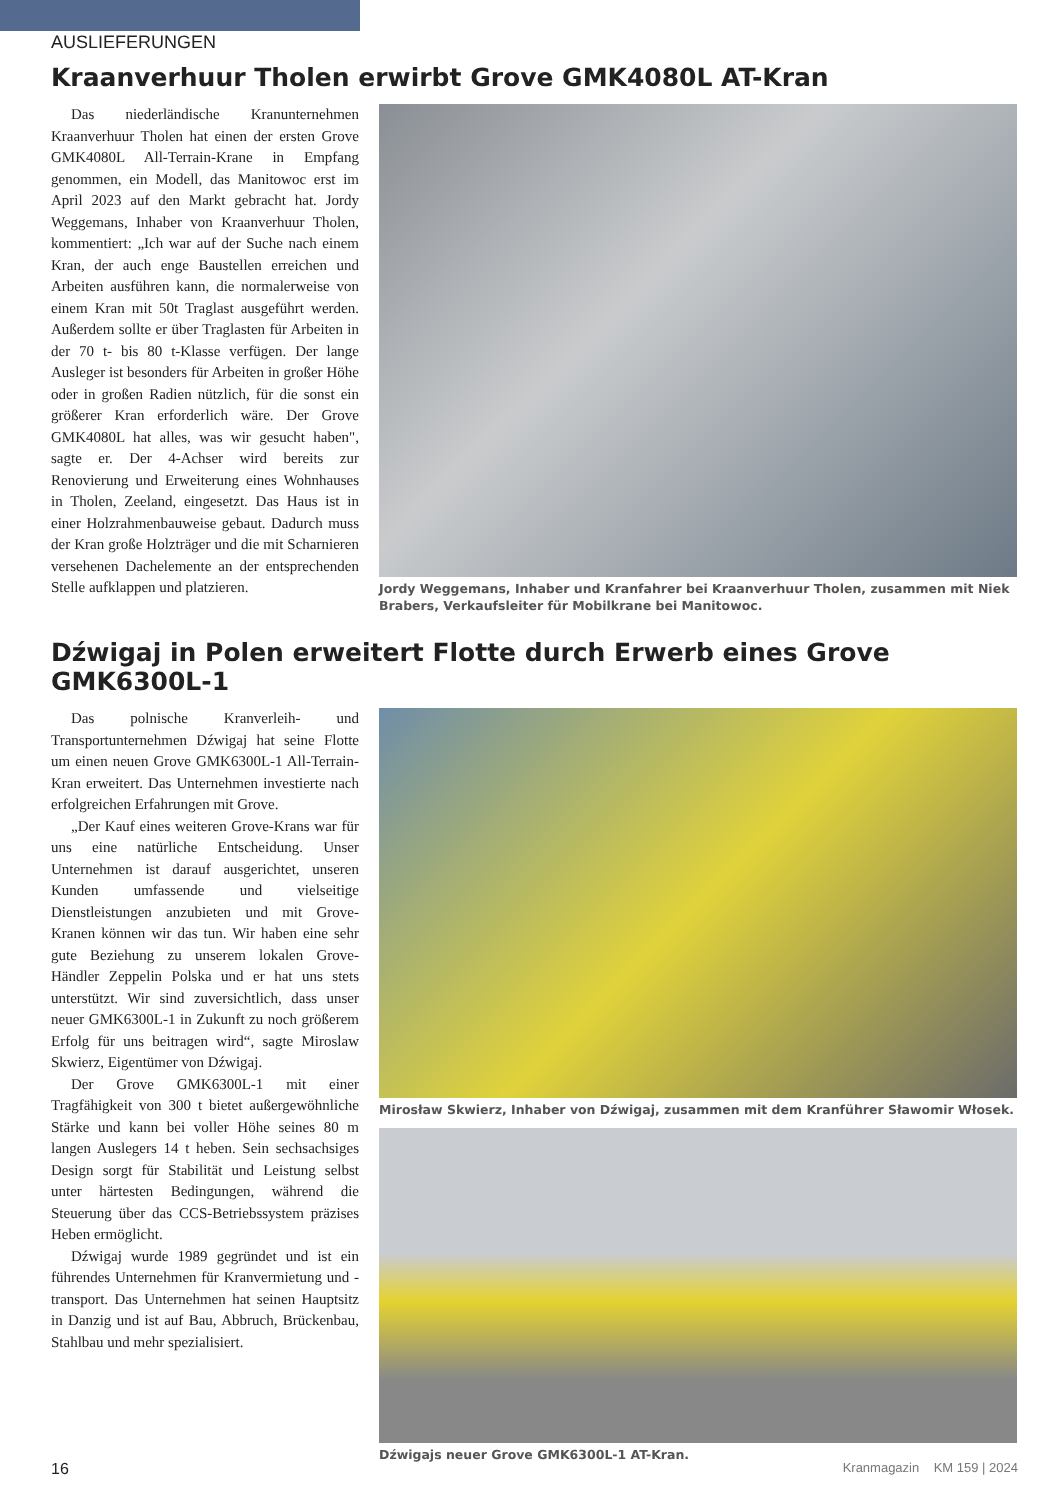AUSLIEFERUNGEN
Kraanverhuur Tholen erwirbt Grove GMK4080L AT-Kran
Das niederländische Kranunternehmen Kraanverhuur Tholen hat einen der ersten Grove GMK4080L All-Terrain-Krane in Empfang genommen, ein Modell, das Manitowoc erst im April 2023 auf den Markt gebracht hat. Jordy Weggemans, Inhaber von Kraanverhuur Tholen, kommentiert: „Ich war auf der Suche nach einem Kran, der auch enge Baustellen erreichen und Arbeiten ausführen kann, die normalerweise von einem Kran mit 50t Traglast ausgeführt werden. Außerdem sollte er über Traglasten für Arbeiten in der 70 t- bis 80 t-Klasse verfügen. Der lange Ausleger ist besonders für Arbeiten in großer Höhe oder in großen Radien nützlich, für die sonst ein größerer Kran erforderlich wäre. Der Grove GMK4080L hat alles, was wir gesucht haben", sagte er. Der 4-Achser wird bereits zur Renovierung und Erweiterung eines Wohnhauses in Tholen, Zeeland, eingesetzt. Das Haus ist in einer Holzrahmenbauweise gebaut. Dadurch muss der Kran große Holzträger und die mit Scharnieren versehenen Dachelemente an der entsprechenden Stelle aufklappen und platzieren.
Jordy Weggemans, Inhaber und Kranfahrer bei Kraanverhuur Tholen, zusammen mit Niek Brabers, Verkaufsleiter für Mobilkrane bei Manitowoc.
Dźwigaj in Polen erweitert Flotte durch Erwerb eines Grove GMK6300L-1
Das polnische Kranverleih- und Transportunternehmen Dźwigaj hat seine Flotte um einen neuen Grove GMK6300L-1 All-Terrain-Kran erweitert. Das Unternehmen investierte nach erfolgreichen Erfahrungen mit Grove.
„Der Kauf eines weiteren Grove-Krans war für uns eine natürliche Entscheidung. Unser Unternehmen ist darauf ausgerichtet, unseren Kunden umfassende und vielseitige Dienstleistungen anzubieten und mit Grove-Kranen können wir das tun. Wir haben eine sehr gute Beziehung zu unserem lokalen Grove-Händler Zeppelin Polska und er hat uns stets unterstützt. Wir sind zuversichtlich, dass unser neuer GMK6300L-1 in Zukunft zu noch größerem Erfolg für uns beitragen wird“, sagte Miroslaw Skwierz, Eigentümer von Dźwigaj.
Der Grove GMK6300L-1 mit einer Tragfähigkeit von 300 t bietet außergewöhnliche Stärke und kann bei voller Höhe seines 80 m langen Auslegers 14 t heben. Sein sechsachsiges Design sorgt für Stabilität und Leistung selbst unter härtesten Bedingungen, während die Steuerung über das CCS-Betriebssystem präzises Heben ermöglicht.
Dźwigaj wurde 1989 gegründet und ist ein führendes Unternehmen für Kranvermietung und -transport. Das Unternehmen hat seinen Hauptsitz in Danzig und ist auf Bau, Abbruch, Brückenbau, Stahlbau und mehr spezialisiert.
Mirosław Skwierz, Inhaber von Dźwigaj, zusammen mit dem Kranführer Sławomir Włosek.
Dźwigajs neuer Grove GMK6300L-1 AT-Kran.
16 Kranmagazin KM 159 | 2024